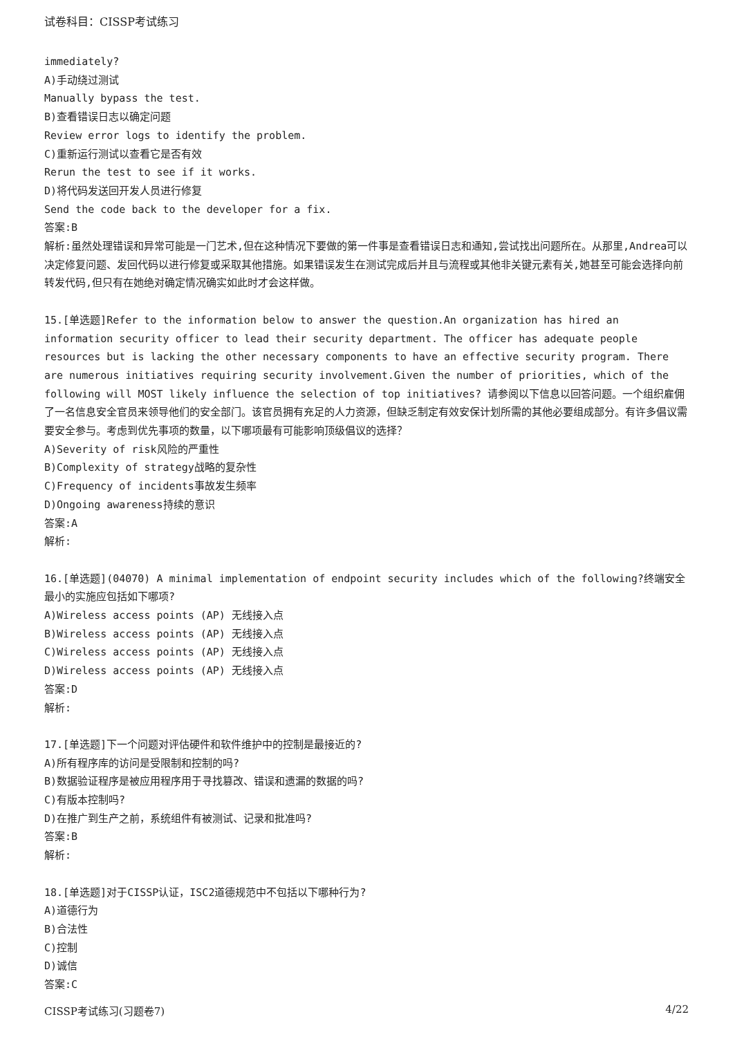试卷科目：CISSP考试练习
immediately?
A)手动绕过测试
Manually bypass the test.
B)查看错误日志以确定问题
Review error logs to identify the problem.
C)重新运行测试以查看它是否有效
Rerun the test to see if it works.
D)将代码发送回开发人员进行修复
Send the code back to the developer for a fix.
答案:B
解析:虽然处理错误和异常可能是一门艺术,但在这种情况下要做的第一件事是查看错误日志和通知,尝试找出问题所在。从那里,Andrea可以决定修复问题、发回代码以进行修复或采取其他措施。如果错误发生在测试完成后并且与流程或其他非关键元素有关,她甚至可能会选择向前转发代码,但只有在她绝对确定情况确实如此时才会这样做。
15.[单选题]Refer to the information below to answer the question.An organization has hired an information security officer to lead their security department. The officer has adequate people resources but is lacking the other necessary components to have an effective security program. There are numerous initiatives requiring security involvement.Given the number of priorities, which of the following will MOST likely influence the selection of top initiatives? 请参阅以下信息以回答问题。一个组织雇佣了一名信息安全官员来领导他们的安全部门。该官员拥有充足的人力资源，但缺乏制定有效安保计划所需的其他必要组成部分。有许多倡议需要安全参与。考虑到优先事项的数量，以下哪项最有可能影响顶级倡议的选择？
A)Severity of risk风险的严重性
B)Complexity of strategy战略的复杂性
C)Frequency of incidents事故发生频率
D)Ongoing awareness持续的意识
答案:A
解析:
16.[单选题](04070) A minimal implementation of endpoint security includes which of the following?终端安全最小的实施应包括如下哪项?
A)Wireless access points (AP) 无线接入点
B)Wireless access points (AP) 无线接入点
C)Wireless access points (AP) 无线接入点
D)Wireless access points (AP) 无线接入点
答案:D
解析:
17.[单选题]下一个问题对评估硬件和软件维护中的控制是最接近的?
A)所有程序库的访问是受限制和控制的吗?
B)数据验证程序是被应用程序用于寻找篡改、错误和遗漏的数据的吗?
C)有版本控制吗?
D)在推广到生产之前，系统组件有被测试、记录和批准吗?
答案:B
解析:
18.[单选题]对于CISSP认证，ISC2道德规范中不包括以下哪种行为?
A)道德行为
B)合法性
C)控制
D)诚信
答案:C
CISSP考试练习(习题卷7) 4/22